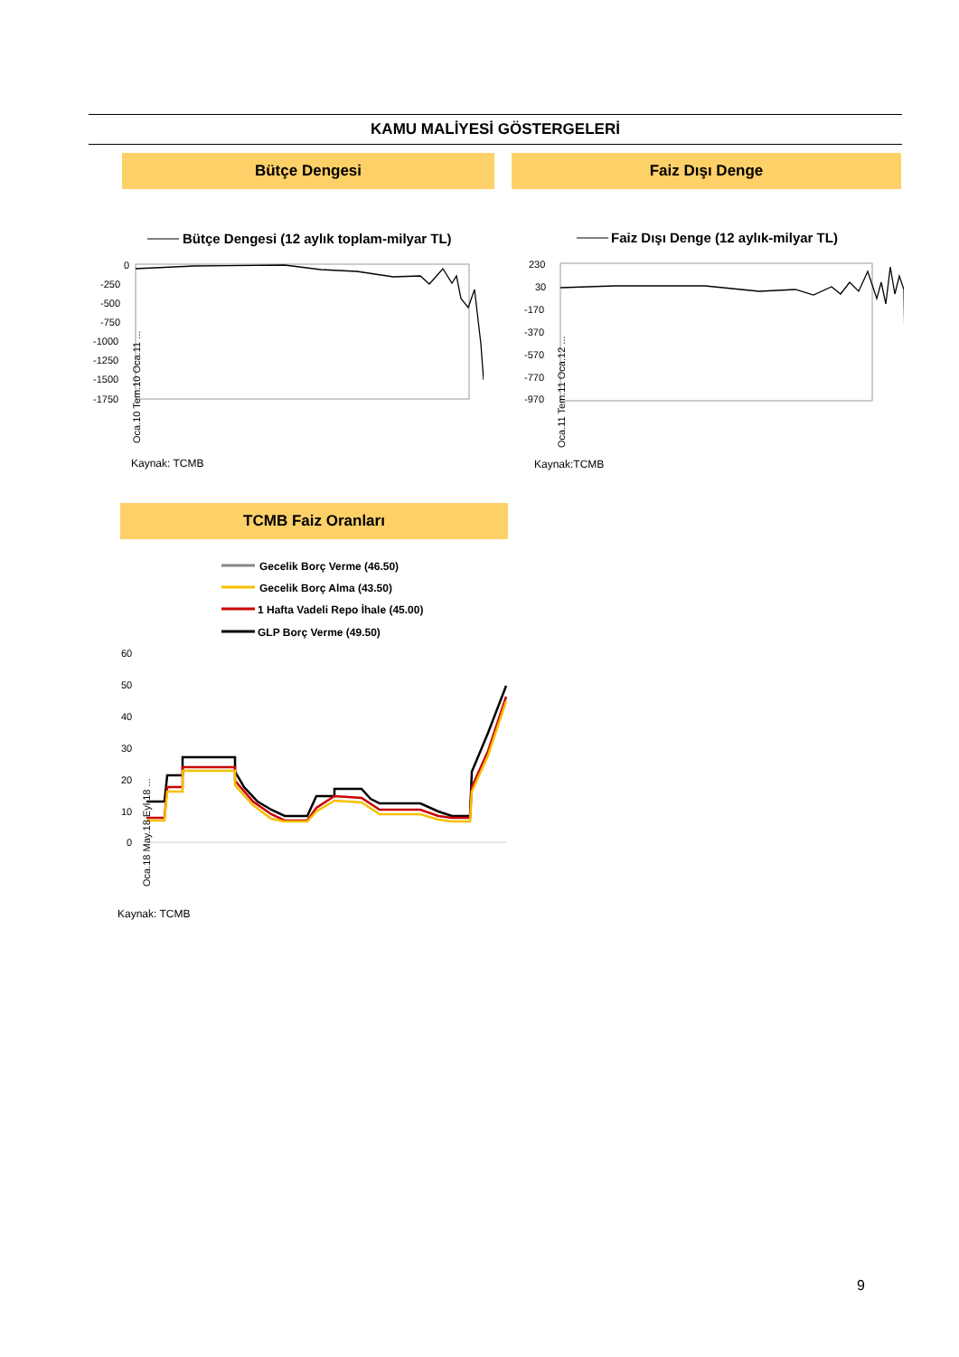KAMU MALİYESİ GÖSTERGELERİ
Bütçe Dengesi Faiz Dışı Denge
Bütçe Dengesi (12 aylık toplam-milyar TL)
0
-250
-500
-750
-1000
-1250
-1500
-1750
Oca.10 Tem.10 Oca.11 ...
Kaynak: TCMB
Faiz Dışı Denge (12 aylık-milyar TL)
230
30
-170
-370
-570
-770
-970
Oca.11 Tem.11 Oca.12 ...
Kaynak:TCMB
TCMB Faiz Oranları
Gecelik Borç Verme (46.50)
Gecelik Borç Alma (43.50)
1 Hafta Vadeli Repo İhale (45.00)
GLP Borç Verme (49.50)
60
50
40
30
20
10
0
Oca.18 May.18 Eyl.18 ...
Kaynak: TCMB
9